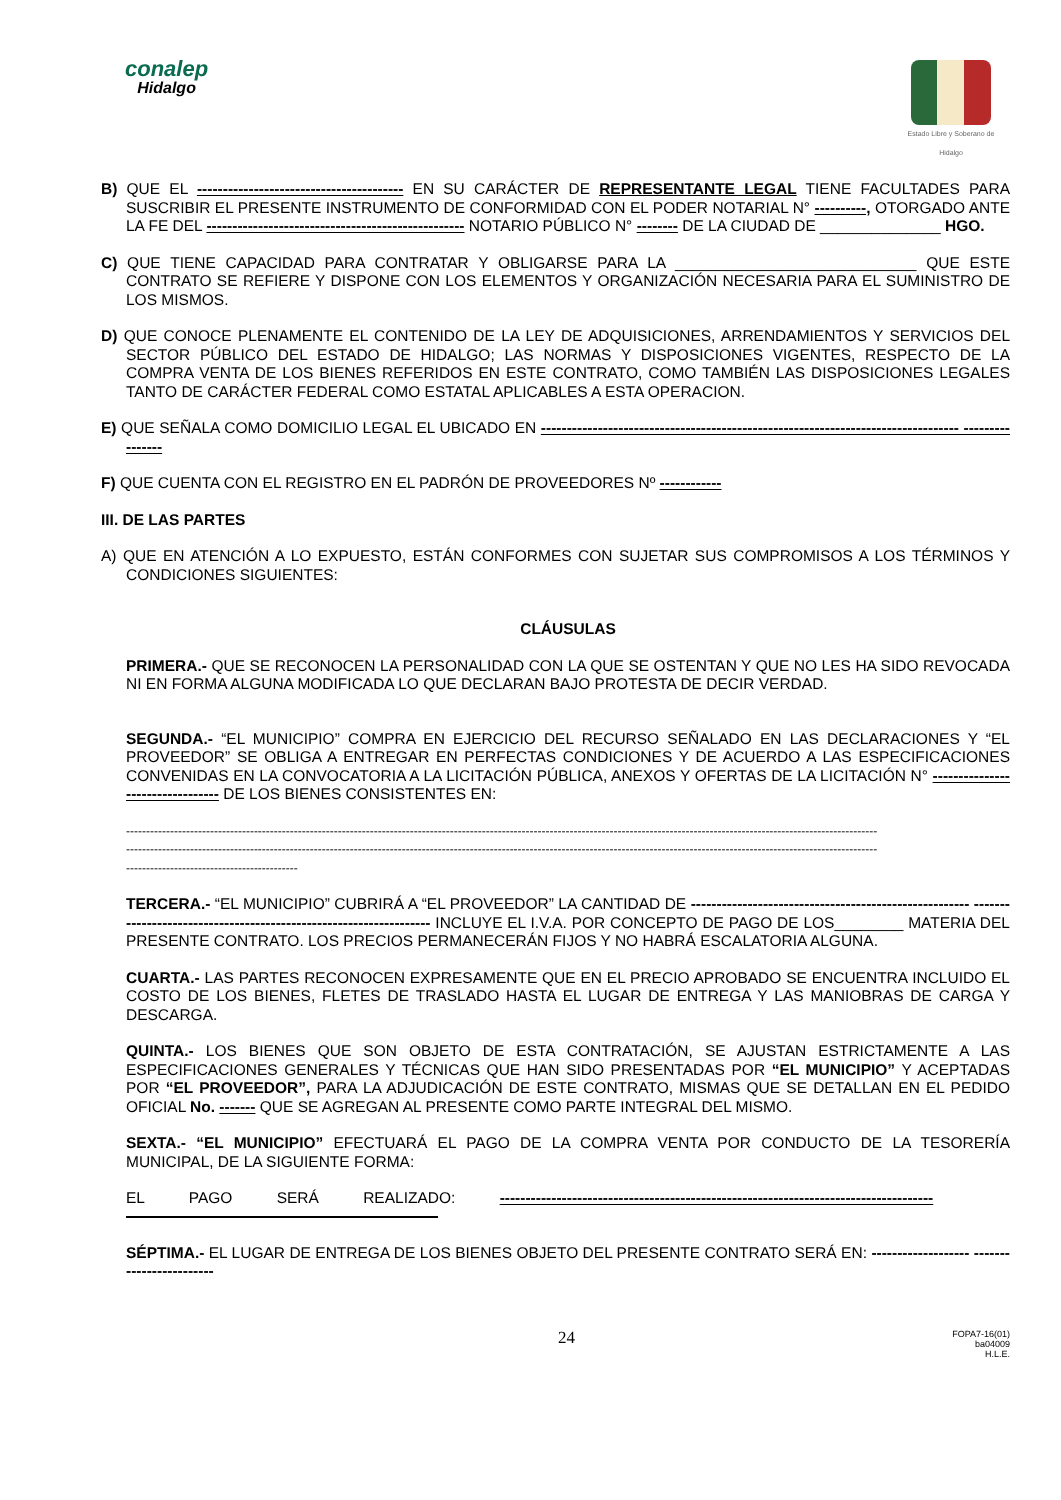conalep
Hidalgo
Estado Libre y Soberano de Hidalgo
B) QUE EL ---------------------------------------- EN SU CARÁCTER DE REPRESENTANTE LEGAL TIENE FACULTADES PARA SUSCRIBIR EL PRESENTE INSTRUMENTO DE CONFORMIDAD CON EL PODER NOTARIAL N° ----------, OTORGADO ANTE LA FE DEL -------------------------------------------------- NOTARIO PÚBLICO N° -------- DE LA CIUDAD DE ______________ HGO.
C) QUE TIENE CAPACIDAD PARA CONTRATAR Y OBLIGARSE PARA LA ____________________________ QUE ESTE CONTRATO SE REFIERE Y DISPONE CON LOS ELEMENTOS Y ORGANIZACIÓN NECESARIA PARA EL SUMINISTRO DE LOS MISMOS.
D) QUE CONOCE PLENAMENTE EL CONTENIDO DE LA LEY DE ADQUISICIONES, ARRENDAMIENTOS Y SERVICIOS DEL SECTOR PÚBLICO DEL ESTADO DE HIDALGO; LAS NORMAS Y DISPOSICIONES VIGENTES, RESPECTO DE LA COMPRA VENTA DE LOS BIENES REFERIDOS EN ESTE CONTRATO, COMO TAMBIÉN LAS DISPOSICIONES LEGALES TANTO DE CARÁCTER FEDERAL COMO ESTATAL APLICABLES A ESTA OPERACION.
E) QUE SEÑALA COMO DOMICILIO LEGAL EL UBICADO EN --------------------------------------------------------------------------------- ----------------
F) QUE CUENTA CON EL REGISTRO EN EL PADRÓN DE PROVEEDORES Nº ------------
III. DE LAS PARTES
A) QUE EN ATENCIÓN A LO EXPUESTO, ESTÁN CONFORMES CON SUJETAR SUS COMPROMISOS A LOS TÉRMINOS Y CONDICIONES SIGUIENTES:
CLÁUSULAS
PRIMERA.- QUE SE RECONOCEN LA PERSONALIDAD CON LA QUE SE OSTENTAN Y QUE NO LES HA SIDO REVOCADA NI EN FORMA ALGUNA MODIFICADA LO QUE DECLARAN BAJO PROTESTA DE DECIR VERDAD.
SEGUNDA.- “EL MUNICIPIO” COMPRA EN EJERCICIO DEL RECURSO SEÑALADO EN LAS DECLARACIONES Y “EL PROVEEDOR” SE OBLIGA A ENTREGAR EN PERFECTAS CONDICIONES Y DE ACUERDO A LAS ESPECIFICACIONES CONVENIDAS EN LA CONVOCATORIA A LA LICITACIÓN PÚBLICA, ANEXOS Y OFERTAS DE LA LICITACIÓN N° --------------------------------- DE LOS BIENES CONSISTENTES EN:
--------------------------------------------------------------------------------------------------------------------------------------------------------------------------------------------
--------------------------------------------------------------------------------------------------------------------------------------------------------------------------------------------
-------------------------------------------
TERCERA.- “EL MUNICIPIO” CUBRIRÁ A “EL PROVEEDOR” LA CANTIDAD DE ------------------------------------------------------ ------------------------------------------------------------------ INCLUYE EL I.V.A. POR CONCEPTO DE PAGO DE LOS________ MATERIA DEL PRESENTE CONTRATO. LOS PRECIOS PERMANECERÁN FIJOS Y NO HABRÁ ESCALATORIA ALGUNA.
CUARTA.- LAS PARTES RECONOCEN EXPRESAMENTE QUE EN EL PRECIO APROBADO SE ENCUENTRA INCLUIDO EL COSTO DE LOS BIENES, FLETES DE TRASLADO HASTA EL LUGAR DE ENTREGA Y LAS MANIOBRAS DE CARGA Y DESCARGA.
QUINTA.- LOS BIENES QUE SON OBJETO DE ESTA CONTRATACIÓN, SE AJUSTAN ESTRICTAMENTE A LAS ESPECIFICACIONES GENERALES Y TÉCNICAS QUE HAN SIDO PRESENTADAS POR “EL MUNICIPIO” Y ACEPTADAS POR “EL PROVEEDOR”, PARA LA ADJUDICACIÓN DE ESTE CONTRATO, MISMAS QUE SE DETALLAN EN EL PEDIDO OFICIAL No. ------- QUE SE AGREGAN AL PRESENTE COMO PARTE INTEGRAL DEL MISMO.
SEXTA.- “EL MUNICIPIO” EFECTUARÁ EL PAGO DE LA COMPRA VENTA POR CONDUCTO DE LA TESORERÍA MUNICIPAL, DE LA SIGUIENTE FORMA:
EL PAGO SERÁ REALIZADO: ------------------------------------------------------------------------------------
SÉPTIMA.- EL LUGAR DE ENTREGA DE LOS BIENES OBJETO DEL PRESENTE CONTRATO SERÁ EN: ------------------- ------------------------
24 FOPA7-16(01)
ba04009
H.L.E.